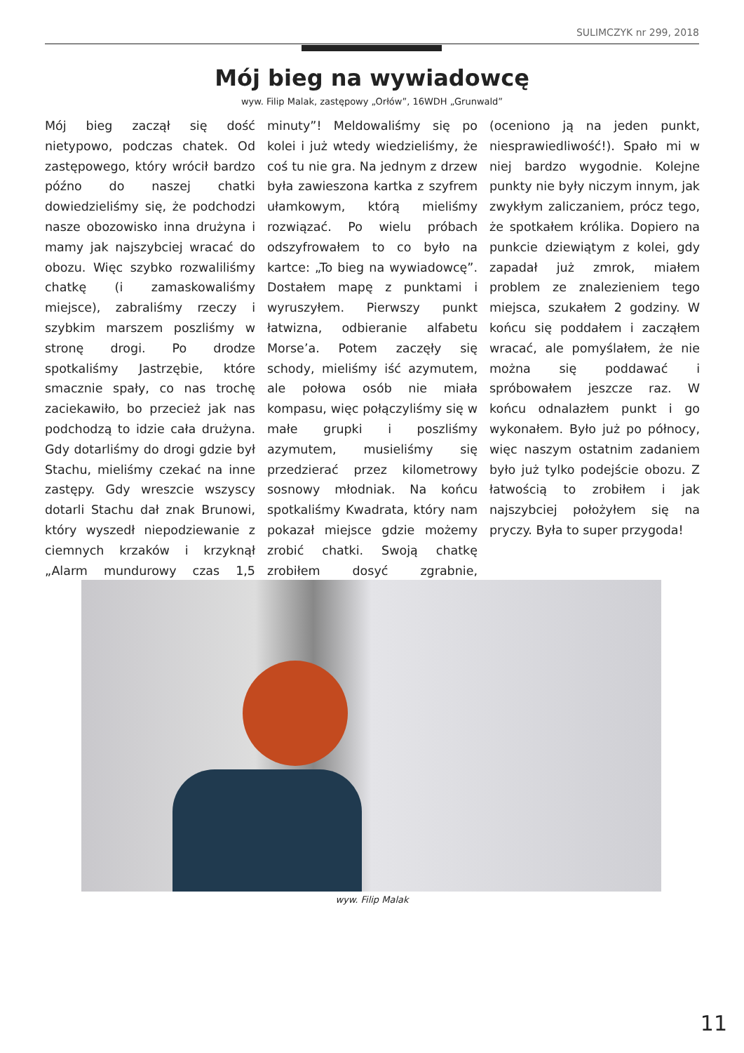SULIMCZYK nr 299, 2018
Mój bieg na wywiadowcę
wyw. Filip Malak, zastępowy „Orłów”, 16WDH „Grunwald”
Mój bieg zaczął się dość nietypowo, podczas chatek. Od zastępowego, który wrócił bardzo późno do naszej chatki dowiedzieliśmy się, że podchodzi nasze obozowisko inna drużyna i mamy jak najszybciej wracać do obozu. Więc szybko rozwaliliśmy chatkę (i zamaskowaliśmy miejsce), zabraliśmy rzeczy i szybkim marszem poszliśmy w stronę drogi. Po drodze spotkaliśmy Jastrzębie, które smacznie spały, co nas trochę zaciekawiło, bo przecież jak nas podchodzą to idzie cała drużyna. Gdy dotarliśmy do drogi gdzie był Stachu, mieliśmy czekać na inne zastępy. Gdy wreszcie wszyscy dotarli Stachu dał znak Brunowi, który wyszedł niepodziewanie z ciemnych krzaków i krzyknął „Alarm mundurowy czas 1,5 minuty”! Meldowaliśmy się po kolei i już wtedy wiedzieliśmy, że coś tu nie gra. Na jednym z drzew była zawieszona kartka z szyfrem ułamkowym, którą mieliśmy rozwiązać. Po wielu próbach odszyfrowałem to co było na kartce: „To bieg na wywiadowcę”. Dostałem mapę z punktami i wyruszyłem. Pierwszy punkt łatwizna, odbieranie alfabetu Morse’a. Potem zaczęły się schody, mieliśmy iść azymutem, ale połowa osób nie miała kompasu, więc połączyliśmy się w małe grupki i poszliśmy azymutem, musieliśmy się przedzierać przez kilometrowy sosnowy młodniak. Na końcu spotkaliśmy Kwadrata, który nam pokazał miejsce gdzie możemy zrobić chatki. Swoją chatkę zrobiłem dosyć zgrabnie, (oceniono ją na jeden punkt, niesprawiedliwość!). Spało mi w niej bardzo wygodnie. Kolejne punkty nie były niczym innym, jak zwykłym zaliczaniem, prócz tego, że spotkałem królika. Dopiero na punkcie dziewiątym z kolei, gdy zapadał już zmrok, miałem problem ze znalezieniem tego miejsca, szukałem 2 godziny. W końcu się poddałem i zacząłem wracać, ale pomyślałem, że nie można się poddawać i spróbowałem jeszcze raz. W końcu odnalazłem punkt i go wykonałem. Było już po północy, więc naszym ostatnim zadaniem było już tylko podejście obozu. Z łatwością to zrobiłem i jak najszybciej położyłem się na pryczy. Była to super przygoda!
wyw. Filip Malak
11